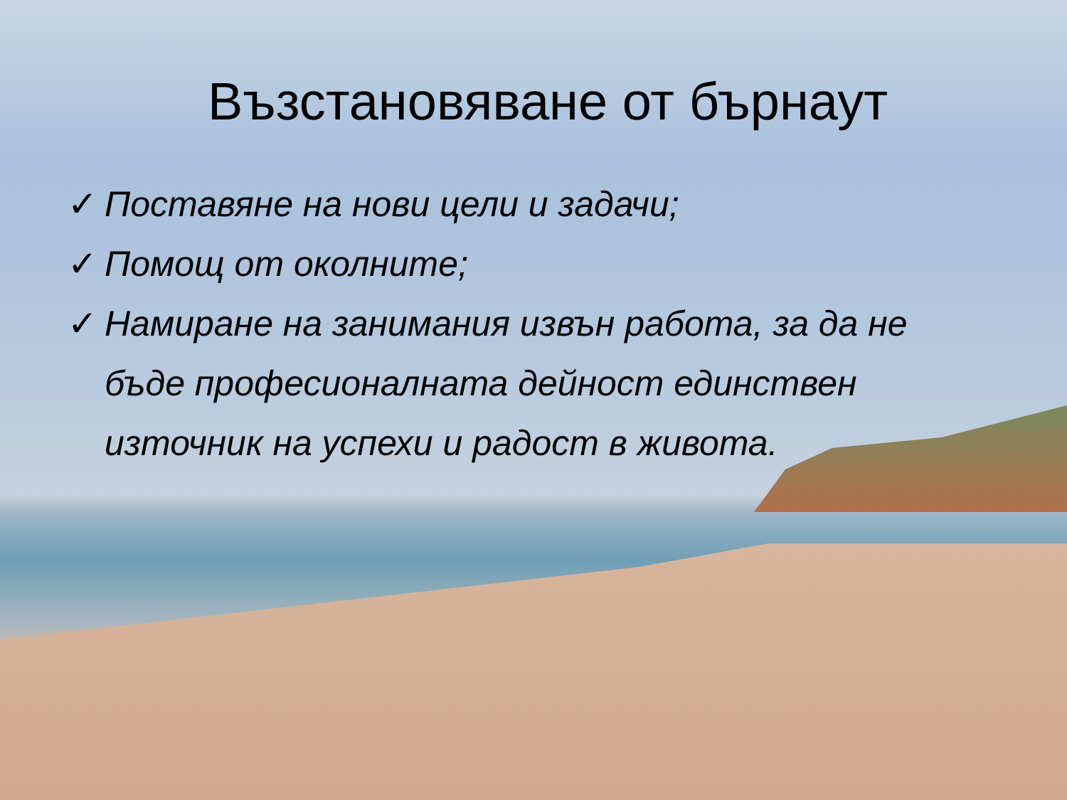Възстановяване от бърнаут
✓ Поставяне на нови цели и задачи;
✓ Помощ от околните;
✓ Намиране на занимания извън работа, за да не бъде професионалната дейност единствен източник на успехи и радост в живота.